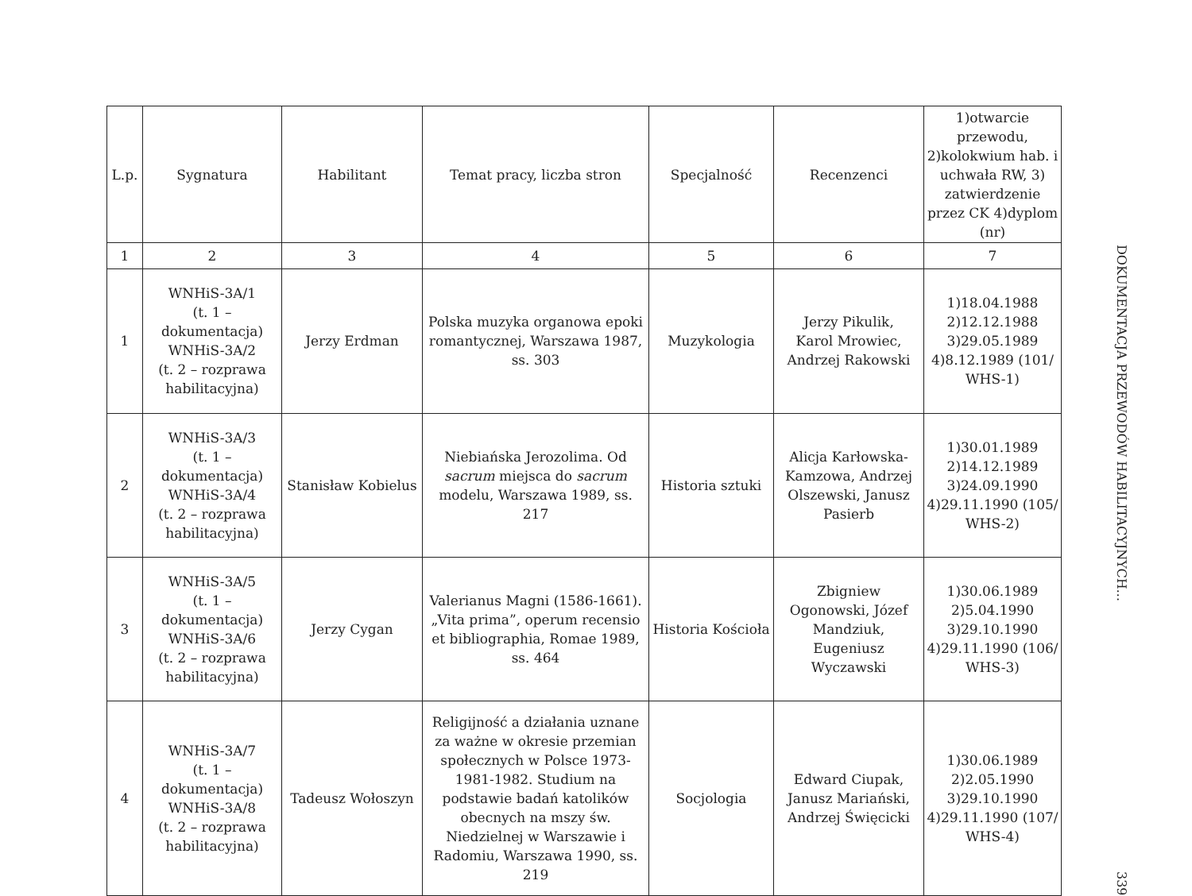| L.p. | Sygnatura | Habilitant | Temat pracy, liczba stron | Specjalność | Recenzenci | 1)otwarcie przewodu, 2)kolokwium hab. i uchwała RW, 3) zatwierdzenie przez CK 4)dyplom (nr) |
| --- | --- | --- | --- | --- | --- | --- |
| 1 | 2 | 3 | 4 | 5 | 6 | 7 |
| 1 | WNHiS-3A/1 (t. 1 – dokumentacja) WNHiS-3A/2 (t. 2 – rozprawa habilitacyjna) | Jerzy Erdman | Polska muzyka organowa epoki romantycznej, Warszawa 1987, ss. 303 | Muzykologia | Jerzy Pikulik, Karol Mrowiec, Andrzej Rakowski | 1)18.04.1988 2)12.12.1988 3)29.05.1989 4)8.12.1989 (101/ WHS-1) |
| 2 | WNHiS-3A/3 (t. 1 – dokumentacja) WNHiS-3A/4 (t. 2 – rozprawa habilitacyjna) | Stanisław Kobielus | Niebiańska Jerozolima. Od sacrum miejsca do sacrum modelu, Warszawa 1989, ss. 217 | Historia sztuki | Alicja Karłowska-Kamzowa, Andrzej Olszewski, Janusz Pasierb | 1)30.01.1989 2)14.12.1989 3)24.09.1990 4)29.11.1990 (105/ WHS-2) |
| 3 | WNHiS-3A/5 (t. 1 – dokumentacja) WNHiS-3A/6 (t. 2 – rozprawa habilitacyjna) | Jerzy Cygan | Valerianus Magni (1586-1661). „Vita prima”, operum recensio et bibliographia, Romae 1989, ss. 464 | Historia Kościoła | Zbigniew Ogonowski, Józef Mandziuk, Eugeniusz Wyczawski | 1)30.06.1989 2)5.04.1990 3)29.10.1990 4)29.11.1990 (106/ WHS-3) |
| 4 | WNHiS-3A/7 (t. 1 – dokumentacja) WNHiS-3A/8 (t. 2 – rozprawa habilitacyjna) | Tadeusz Wołoszyn | Religijność a działania uznane za ważne w okresie przemian społecznych w Polsce 1973-1981-1982. Studium na podstawie badań katolików obecnych na mszy św. Niedzielnej w Warszawie i Radomiu, Warszawa 1990, ss. 219 | Socjologia | Edward Ciupak, Janusz Mariański, Andrzej Święcicki | 1)30.06.1989 2)2.05.1990 3)29.10.1990 4)29.11.1990 (107/ WHS-4) |
DOKUMENTACJA PRZEWODÓW HABILITACYJNYCH...
339